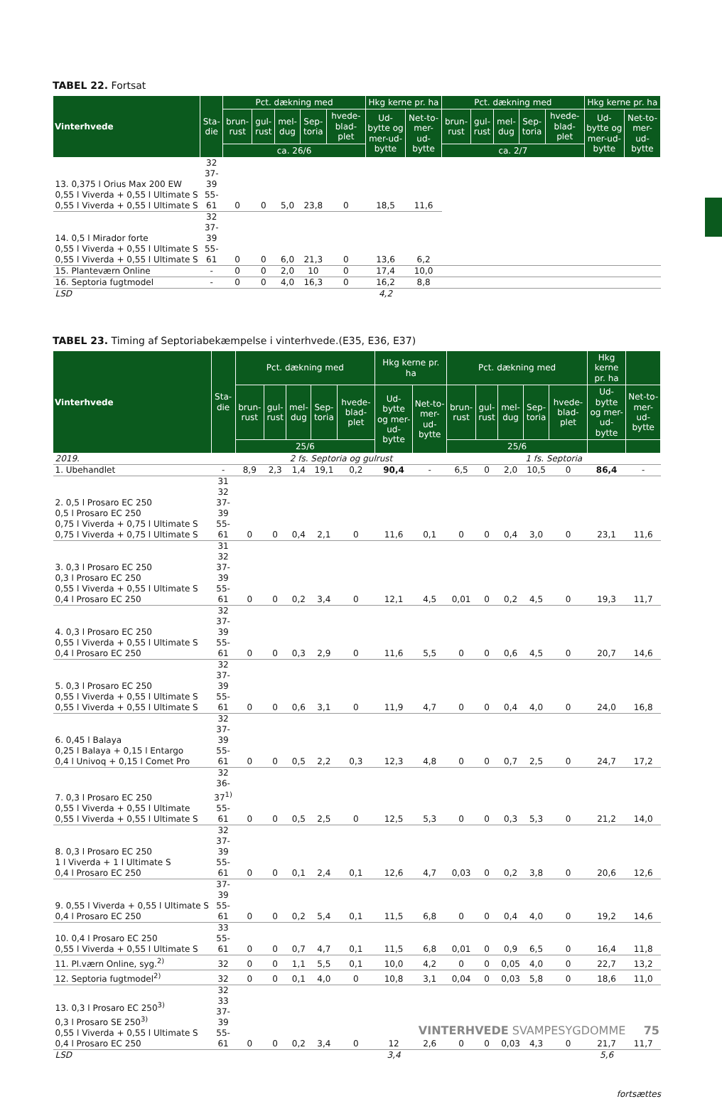TABEL 22. Fortsat
| Vinterhvede | Sta-die | Pct. dækning med | | | | | Hkg kerne pr. ha | | Pct. dækning med | | | | | Hkg kerne pr. ha | |
| --- | --- | --- | --- | --- | --- | --- | --- | --- | --- | --- | --- | --- | --- | --- | --- |
| | | brun-rust | gul-rust | mel-dug | Sep-toria | hvede-blad-plet | Ud-bytte og mer-ud-bytte | Net-to-mer-ud-bytte | brun-rust | gul-rust | mel-dug | Sep-toria | hvede-blad-plet | Ud-bytte og mer-ud-bytte | Net-to-mer-ud-bytte |
| | | ca. 26/6 | | | | | | | ca. 2/7 | | | | | | |
| 13. 0,375 l Orius Max 200 EW 0,55 l Viverda + 0,55 l Ultimate S 0,55 l Viverda + 0,55 l Ultimate S | 32 37-39 55-61 | 0 | 0 | 5,0 | 23,8 | 0 | 18,5 | 11,6 | | | | | | | |
| 14. 0,5 l Mirador forte 0,55 l Viverda + 0,55 l Ultimate S 0,55 l Viverda + 0,55 l Ultimate S | 32 37-39 55-61 | 0 | 0 | 6,0 | 21,3 | 0 | 13,6 | 6,2 | | | | | | | |
| 15. Planteværn Online | - | 0 | 0 | 2,0 | 10 | 0 | 17,4 | 10,0 | | | | | | | |
| 16. Septoria fugtmodel | - | 0 | 0 | 4,0 | 16,3 | 0 | 16,2 | 8,8 | | | | | | | |
| LSD | | | | | | | 4,2 | | | | | | | | |
TABEL 23. Timing af Septoriabekæmpelse i vinterhvede.(E35, E36, E37)
| Vinterhvede | Sta-die | Pct. dækning med | | | | | Hkg kerne pr. ha | | Pct. dækning med | | | | | Hkg kerne pr. ha | |
| --- | --- | --- | --- | --- | --- | --- | --- | --- | --- | --- | --- | --- | --- | --- | --- |
| | | brun-rust | gul-rust | mel-dug | Sep-toria | hvede-blad-plet | Ud-bytte og mer-ud-bytte | Net-to-mer-ud-bytte | brun-rust | gul-rust | mel-dug | Sep-toria | hvede-blad-plet | Ud-bytte og mer-ud-bytte | Net-to-mer-ud-bytte |
| | | 25/6 | | | | | | | 25/6 | | | | | | |
| 2019. | | 2 fs. Septoria og gulrust | | | | | | | 1 fs. Septoria | | | | | | |
| 1. Ubehandlet | - | 8,9 | 2,3 | 1,4 | 19,1 | 0,2 | 90,4 | - | 6,5 | 0 | 2,0 | 10,5 | 0 | 86,4 | - |
| 2. 0,5 l Prosaro EC 250 0,5 l Prosaro EC 250 0,75 l Viverda + 0,75 l Ultimate S 0,75 l Viverda + 0,75 l Ultimate S | 31 32 37-39 55-61 | 0 | 0 | 0,4 | 2,1 | 0 | 11,6 | 0,1 | 0 | 0 | 0,4 | 3,0 | 0 | 23,1 | 11,6 |
| 3. 0,3 l Prosaro EC 250 0,3 l Prosaro EC 250 0,55 l Viverda + 0,55 l Ultimate S 0,4 l Prosaro EC 250 | 31 32 37-39 55-61 | 0 | 0 | 0,2 | 3,4 | 0 | 12,1 | 4,5 | 0,01 | 0 | 0,2 | 4,5 | 0 | 19,3 | 11,7 |
| 4. 0,3 l Prosaro EC 250 0,55 l Viverda + 0,55 l Ultimate S 0,4 l Prosaro EC 250 | 32 37-39 55-61 | 0 | 0 | 0,3 | 2,9 | 0 | 11,6 | 5,5 | 0 | 0 | 0,6 | 4,5 | 0 | 20,7 | 14,6 |
| 5. 0,3 l Prosaro EC 250 0,55 l Viverda + 0,55 l Ultimate S 0,55 l Viverda + 0,55 l Ultimate S | 32 37-39 55-61 | 0 | 0 | 0,6 | 3,1 | 0 | 11,9 | 4,7 | 0 | 0 | 0,4 | 4,0 | 0 | 24,0 | 16,8 |
| 6. 0,45 l Balaya 0,25 l Balaya + 0,15 l Entargo 0,4 l Univoq + 0,15 l Comet Pro | 32 37-39 55-61 | 0 | 0 | 0,5 | 2,2 | 0,3 | 12,3 | 4,8 | 0 | 0 | 0,7 | 2,5 | 0 | 24,7 | 17,2 |
| 7. 0,3 l Prosaro EC 250 0,55 l Viverda + 0,55 l Ultimate 0,55 l Viverda + 0,55 l Ultimate S | 32 36-37<sup>1)</sup> 55-61 | 0 | 0 | 0,5 | 2,5 | 0 | 12,5 | 5,3 | 0 | 0 | 0,3 | 5,3 | 0 | 21,2 | 14,0 |
| 8. 0,3 l Prosaro EC 250 1 l Viverda + 1 l Ultimate S 0,4 l Prosaro EC 250 | 32 37-39 55-61 | 0 | 0 | 0,1 | 2,4 | 0,1 | 12,6 | 4,7 | 0,03 | 0 | 0,2 | 3,8 | 0 | 20,6 | 12,6 |
| 9. 0,55 l Viverda + 0,55 l Ultimate S 0,4 l Prosaro EC 250 | 37-39 55-61 | 0 | 0 | 0,2 | 5,4 | 0,1 | 11,5 | 6,8 | 0 | 0 | 0,4 | 4,0 | 0 | 19,2 | 14,6 |
| 10. 0,4 l Prosaro EC 250 0,55 l Viverda + 0,55 l Ultimate S | 33 55-61 | 0 | 0 | 0,7 | 4,7 | 0,1 | 11,5 | 6,8 | 0,01 | 0 | 0,9 | 6,5 | 0 | 16,4 | 11,8 |
| 11. Pl.værn Online, syg.<sup>2)</sup> | 32 | 0 | 0 | 1,1 | 5,5 | 0,1 | 10,0 | 4,2 | 0 | 0 | 0,05 | 4,0 | 0 | 22,7 | 13,2 |
| 12. Septoria fugtmodel<sup>2)</sup> | 32 | 0 | 0 | 0,1 | 4,0 | 0 | 10,8 | 3,1 | 0,04 | 0 | 0,03 | 5,8 | 0 | 18,6 | 11,0 |
| 13. 0,3 l Prosaro EC 250<sup>3)</sup> 0,3 l Prosaro SE 250<sup>3)</sup> 0,55 l Viverda + 0,55 l Ultimate S 0,4 l Prosaro EC 250 | 32 33 37-39 55-61 | 0 | 0 | 0,2 | 3,4 | 0 | 12 | 2,6 | 0 | 0 | 0,03 | 4,3 | 0 | 21,7 | 11,7 |
| LSD | | | | | | | 3,4 | | | | | | | 5,6 | |
fortsættes
VINTERHVEDE SVAMPESYGDOMME 75